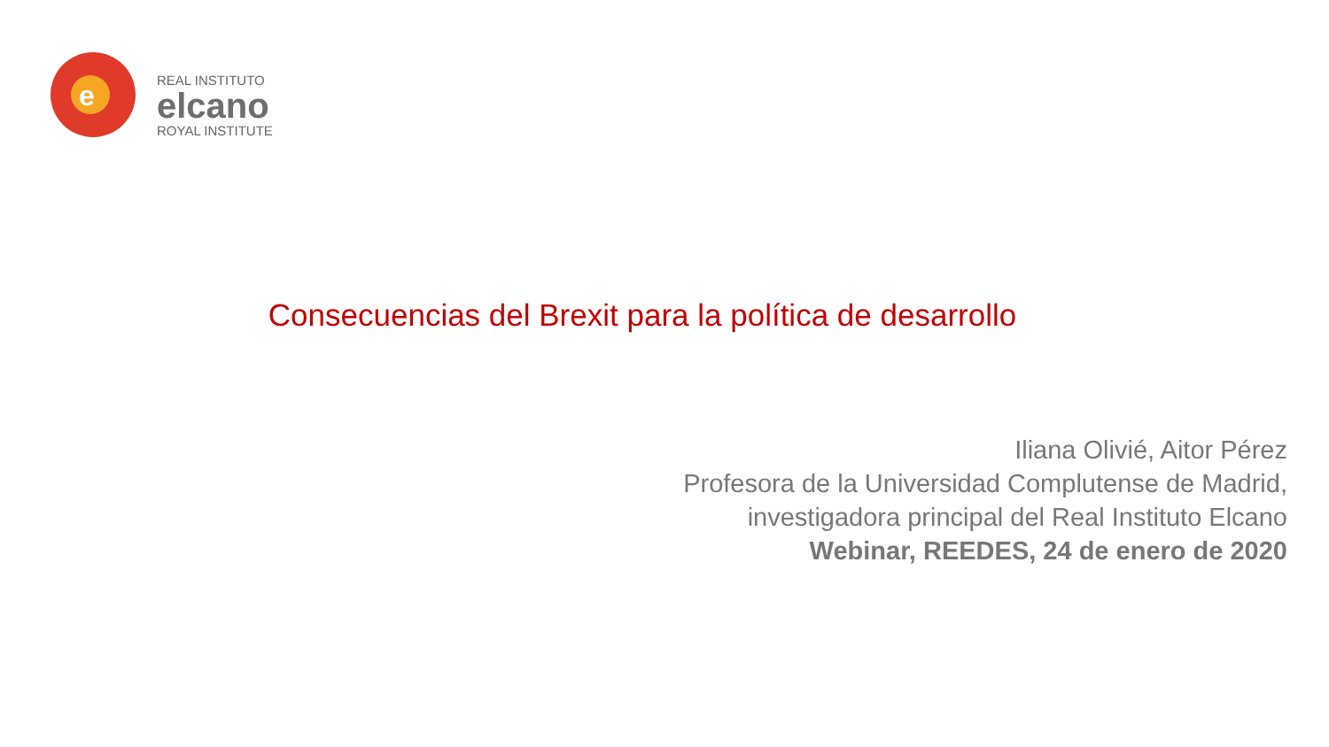e
REAL INSTITUTO
elcano
ROYAL INSTITUTE
Consecuencias del Brexit para la política de desarrollo
Iliana Olivié, Aitor Pérez
Profesora de la Universidad Complutense de Madrid,
investigadora principal del Real Instituto Elcano
Webinar, REEDES, 24 de enero de 2020